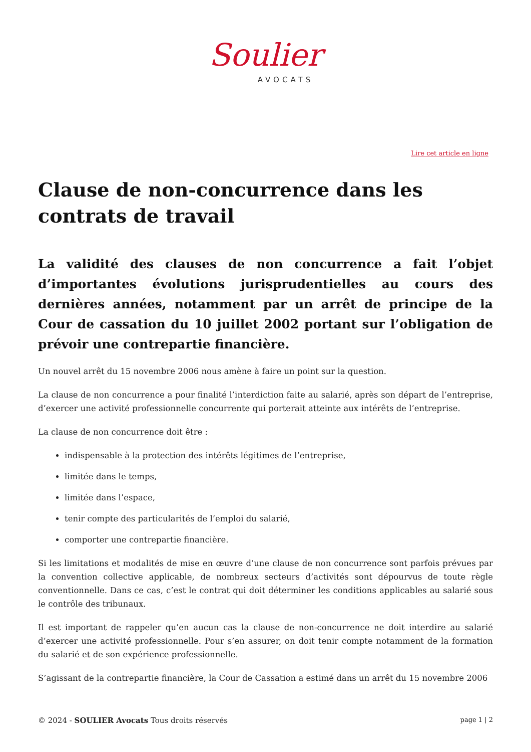Soulier
AVOCATS
Lire cet article en ligne
Clause de non-concurrence dans les contrats de travail
La validité des clauses de non concurrence a fait l’objet d’importantes évolutions jurisprudentielles au cours des dernières années, notamment par un arrêt de principe de la Cour de cassation du 10 juillet 2002 portant sur l’obligation de prévoir une contrepartie financière.
Un nouvel arrêt du 15 novembre 2006 nous amène à faire un point sur la question.
La clause de non concurrence a pour finalité l’interdiction faite au salarié, après son départ de l’entreprise, d’exercer une activité professionnelle concurrente qui porterait atteinte aux intérêts de l’entreprise.
La clause de non concurrence doit être :
indispensable à la protection des intérêts légitimes de l’entreprise,
limitée dans le temps,
limitée dans l’espace,
tenir compte des particularités de l’emploi du salarié,
comporter une contrepartie financière.
Si les limitations et modalités de mise en œuvre d’une clause de non concurrence sont parfois prévues par la convention collective applicable, de nombreux secteurs d’activités sont dépourvus de toute règle conventionnelle. Dans ce cas, c’est le contrat qui doit déterminer les conditions applicables au salarié sous le contrôle des tribunaux.
Il est important de rappeler qu’en aucun cas la clause de non-concurrence ne doit interdire au salarié d’exercer une activité professionnelle. Pour s’en assurer, on doit tenir compte notamment de la formation du salarié et de son expérience professionnelle.
S’agissant de la contrepartie financière, la Cour de Cassation a estimé dans un arrêt du 15 novembre 2006
© 2024 - SOULIER Avocats Tous droits réservés
page 1 | 2